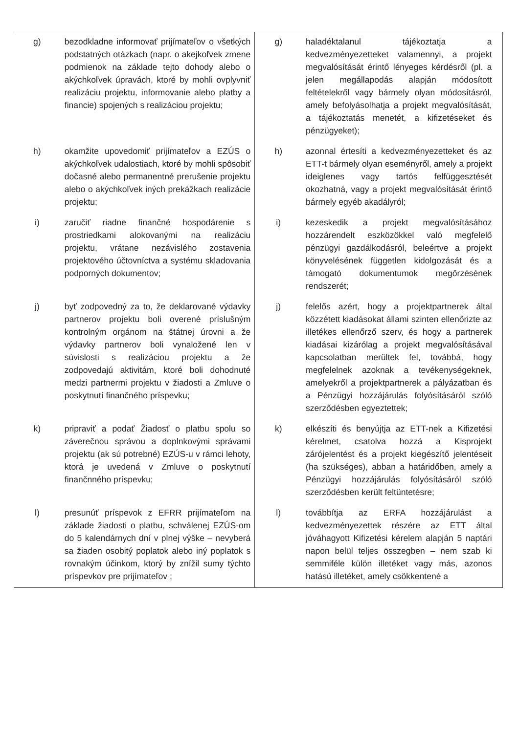| g) | bezodkladne informovať prijímateľov o všetkých podstatných otázkach (napr. o akejkoľvek zmene podmienok na základe tejto dohody alebo o akýchkoľvek úpravách, ktoré by mohli ovplyvniť realizáciu projektu, informovanie alebo platby a financie) spojených s realizáciou projektu; | g) | haladéktalanul tájékoztatja a kedvezményezetteket valamennyi, a projekt megvalósítását érintő lényeges kérdésről (pl. a jelen megállapodás alapján módosított feltételekről vagy bármely olyan módosításról, amely befolyásolhatja a projekt megvalósítását, a tájékoztatás menetét, a kifizetéseket és pénzügyeket); | |
| h) | okamžite upovedomiť prijímateľov a EZÚS o akýchkoľvek udalostiach, ktoré by mohli spôsobiť dočasné alebo permanentné prerušenie projektu alebo o akýchkoľvek iných prekážkach realizácie projektu; | h) | azonnal értesíti a kedvezményezetteket és az ETT-t bármely olyan eseményről, amely a projekt ideiglenes vagy tartós felfüggesztését okozhatná, vagy a projekt megvalósítását érintő bármely egyéb akadályról; | |
| i) | zaručiť riadne finančné hospodárenie s prostriedkami alokovanými na realizáciu projektu, vrátane nezávislého zostavenia projektového účtovníctva a systému skladovania podporných dokumentov; | i) | kezeskedik a projekt megvalósításához hozzárendelt eszközökkel való megfelelő pénzügyi gazdálkodásról, beleértve a projekt könyvelésének független kidolgozását és a támogató dokumentumok megőrzésének rendszerét; | |
| j) | byť zodpovedný za to, že deklarované výdavky partnerov projektu boli overené príslušným kontrolným orgánom na štátnej úrovni a že výdavky partnerov boli vynaložené len v súvislosti s realizáciou projektu a že zodpovedajú aktivitám, ktoré boli dohodnuté medzi partnermi projektu v žiadosti a Zmluve o poskytnutí finančného príspevku; | j) | felelős azért, hogy a projektpartnerek által közzétett kiadásokat állami szinten ellenőrizte az illetékes ellenőrző szerv, és hogy a partnerek kiadásai kizárólag a projekt megvalósításával kapcsolatban merültek fel, továbbá, hogy megfelelnek azoknak a tevékenységeknek, amelyekről a projektpartnerek a pályázatban és a Pénzügyi hozzájárulás folyósításáról szóló szerződésben egyeztettek; | |
| k) | pripraviť a podať Žiadosť o platbu spolu so záverečnou správou a doplnkovými správami projektu (ak sú potrebné) EZÚS-u v rámci lehoty, ktorá je uvedená v Zmluve o poskytnutí finančnného príspevku; | k) | elkészíti és benyújtja az ETT-nek a Kifizetési kérelmet, csatolva hozzá a Kisprojekt zárójelentést és a projekt kiegészítő jelentéseit (ha szükséges), abban a határidőben, amely a Pénzügyi hozzájárulás folyósításáról szóló szerződésben került feltüntetésre; | |
| l) | presunúť príspevok z EFRR prijímateľom na základe žiadosti o platbu, schválenej EZÚS-om do 5 kalendárnych dní v plnej výške – nevyberá sa žiaden osobitý poplatok alebo iný poplatok s rovnakým účinkom, ktorý by znížil sumy týchto príspevkov pre prijímateľov ; | l) | továbbítja az ERFA hozzájárulást a kedvezményezettek részére az ETT által jóváhagyott Kifizetési kérelem alapján 5 naptári napon belül teljes összegben – nem szab ki semmiféle külön illetéket vagy más, azonos hatású illetéket, amely csökkentené a | |